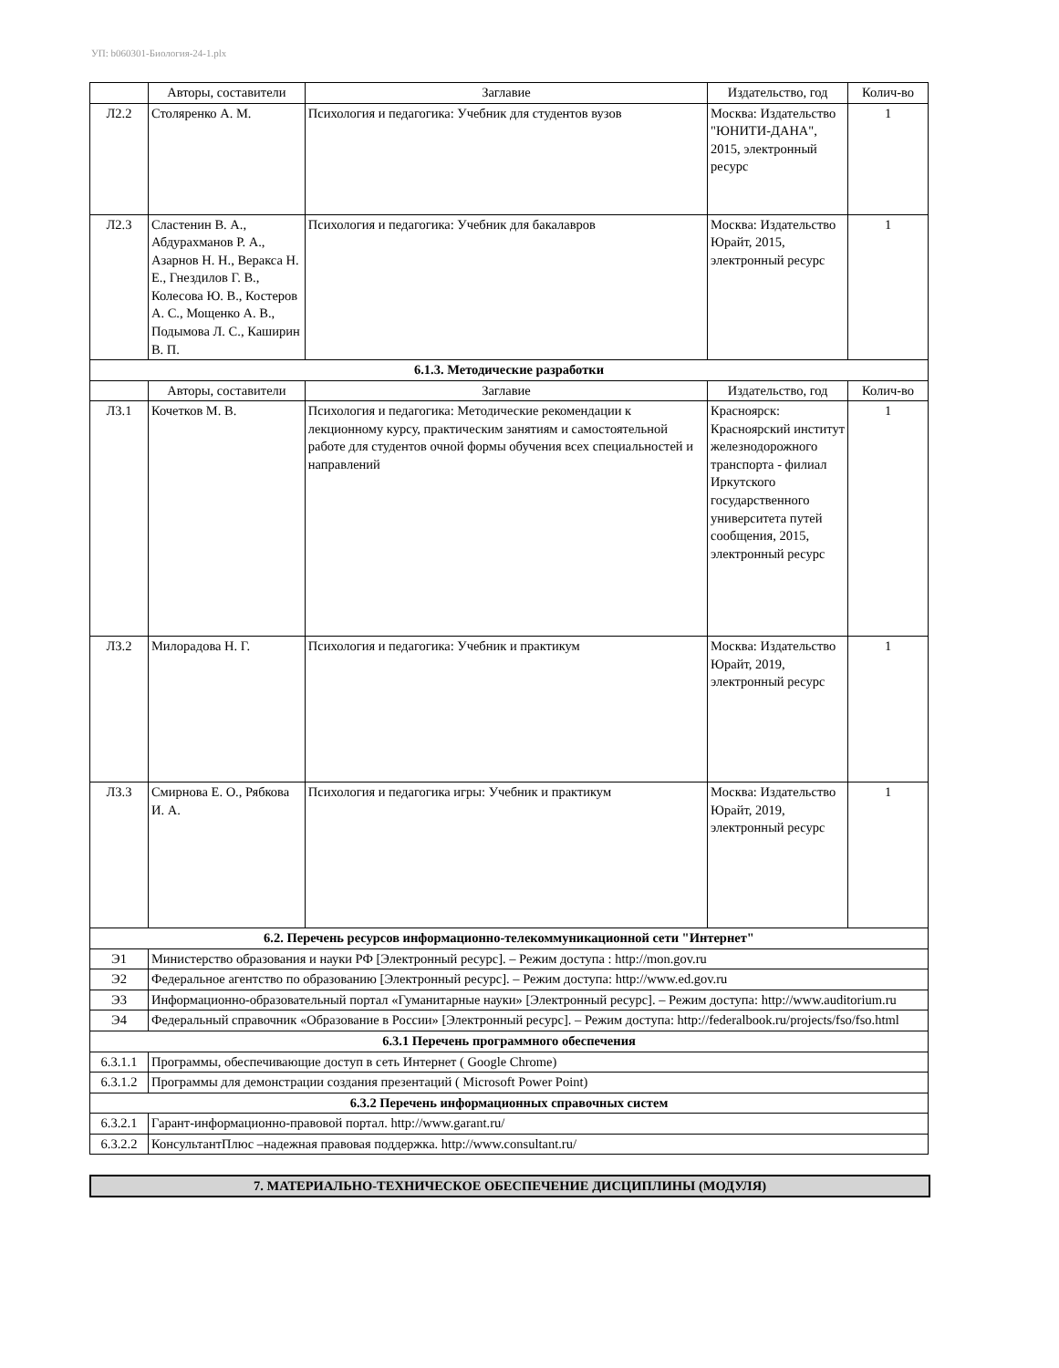УП: b060301-Биология-24-1.plx
| | Авторы, составители | Заглавие | Издательство, год | Колич-во |
| --- | --- | --- | --- | --- |
| Л2.2 | Столяренко А. М. | Психология и педагогика: Учебник для студентов вузов | Москва: Издательство "ЮНИТИ-ДАНА", 2015, электронный ресурс | 1 |
| Л2.3 | Сластенин В. А., Абдурахманов Р. А., Азарнов Н. Н., Веракса Н. Е., Гнездилов Г. В., Колесова Ю. В., Костеров А. С., Мощенко А. В., Подымова Л. С., Каширин В. П. | Психология и педагогика: Учебник для бакалавров | Москва: Издательство Юрайт, 2015, электронный ресурс | 1 |
| 6.1.3. Методические разработки | | | | |
| | Авторы, составители | Заглавие | Издательство, год | Колич-во |
| Л3.1 | Кочетков М. В. | Психология и педагогика: Методические рекомендации к лекционному курсу, практическим занятиям и самостоятельной работе для студентов очной формы обучения всех специальностей и направлений | Красноярск: Красноярский институт железнодорожного транспорта - филиал Иркутского государственного университета путей сообщения, 2015, электронный ресурс | 1 |
| Л3.2 | Милорадова Н. Г. | Психология и педагогика: Учебник и практикум | Москва: Издательство Юрайт, 2019, электронный ресурс | 1 |
| Л3.3 | Смирнова Е. О., Рябкова И. А. | Психология и педагогика игры: Учебник и практикум | Москва: Издательство Юрайт, 2019, электронный ресурс | 1 |
| 6.2. Перечень ресурсов информационно-телекоммуникационной сети "Интернет" | | | | |
| Э1 | Министерство образования и науки РФ [Электронный ресурс]. – Режим доступа : http://mon.gov.ru | | | |
| Э2 | Федеральное агентство по образованию [Электронный ресурс]. – Режим доступа: http://www.ed.gov.ru | | | |
| Э3 | Информационно-образовательный портал «Гуманитарные науки» [Электронный ресурс]. – Режим доступа: http://www.auditorium.ru | | | |
| Э4 | Федеральный справочник «Образование в России» [Электронный ресурс]. – Режим доступа: http://federalbook.ru/projects/fso/fso.html | | | |
| 6.3.1 Перечень программного обеспечения | | | | |
| 6.3.1.1 | Программы, обеспечивающие доступ в сеть Интернет ( Google Chrome) | | | |
| 6.3.1.2 | Программы для демонстрации создания презентаций ( Microsoft Power Point) | | | |
| 6.3.2 Перечень информационных справочных систем | | | | |
| 6.3.2.1 | Гарант-информационно-правовой портал. http://www.garant.ru/ | | | |
| 6.3.2.2 | КонсультантПлюс –надежная правовая поддержка. http://www.consultant.ru/ | | | |
7. МАТЕРИАЛЬНО-ТЕХНИЧЕСКОЕ ОБЕСПЕЧЕНИЕ ДИСЦИПЛИНЫ (МОДУЛЯ)